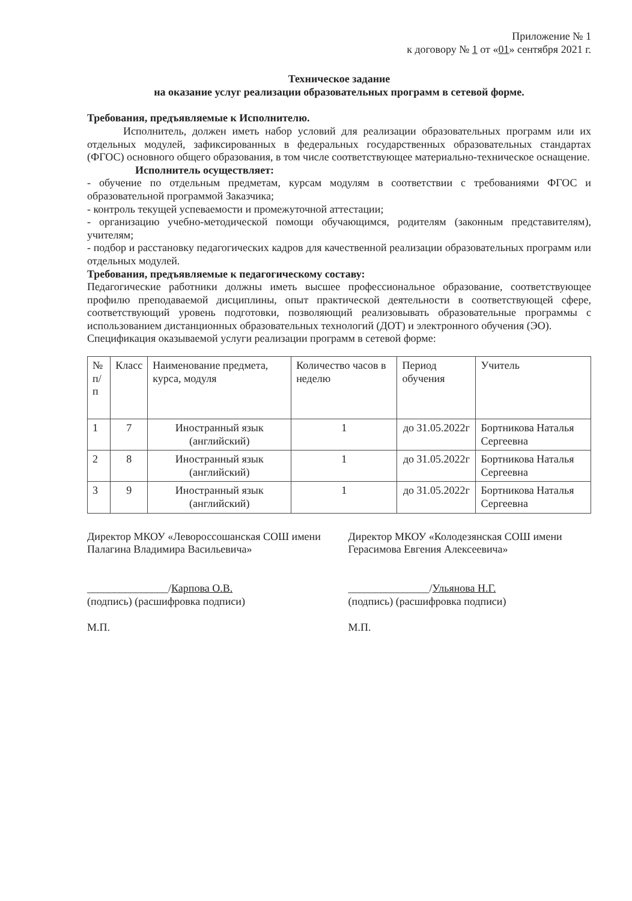Приложение № 1
к договору № 1 от «01» сентября 2021 г.
Техническое задание
на оказание услуг реализации образовательных программ в сетевой форме.
Требования, предъявляемые к Исполнителю.
Исполнитель, должен иметь набор условий для реализации образовательных программ или их отдельных модулей, зафиксированных в федеральных государственных образовательных стандартах (ФГОС) основного общего образования, в том числе соответствующее материально-техническое оснащение.
Исполнитель осуществляет:
- обучение по отдельным предметам, курсам модулям в соответствии с требованиями ФГОС и образовательной программой Заказчика;
- контроль текущей успеваемости и промежуточной аттестации;
- организацию учебно-методической помощи обучающимся, родителям (законным представителям), учителям;
- подбор и расстановку педагогических кадров для качественной реализации образовательных программ или отдельных модулей.
Требования, предъявляемые к педагогическому составу:
Педагогические работники должны иметь высшее профессиональное образование, соответствующее профилю преподаваемой дисциплины, опыт практической деятельности в соответствующей сфере, соответствующий уровень подготовки, позволяющий реализовывать образовательные программы с использованием дистанционных образовательных технологий (ДОТ) и электронного обучения (ЭО).
Спецификация оказываемой услуги реализации программ в сетевой форме:
| № п/п | Класс | Наименование предмета, курса, модуля | Количество часов в неделю | Период обучения | Учитель |
| --- | --- | --- | --- | --- | --- |
| 1 | 7 | Иностранный язык (английский) | 1 | до 31.05.2022г | Бортникова Наталья Сергеевна |
| 2 | 8 | Иностранный язык (английский) | 1 | до 31.05.2022г | Бортникова Наталья Сергеевна |
| 3 | 9 | Иностранный язык (английский) | 1 | до 31.05.2022г | Бортникова Наталья Сергеевна |
Директор МКОУ «Левороссошанская СОШ имени Палагина Владимира Васильевича»
_______________/Карпова О.В.
(подпись) (расшифровка подписи)
М.П.
Директор МКОУ «Колодезянская СОШ имени Герасимова Евгения Алексеевича»
_______________/Ульянова Н.Г.
(подпись) (расшифровка подписи)
М.П.